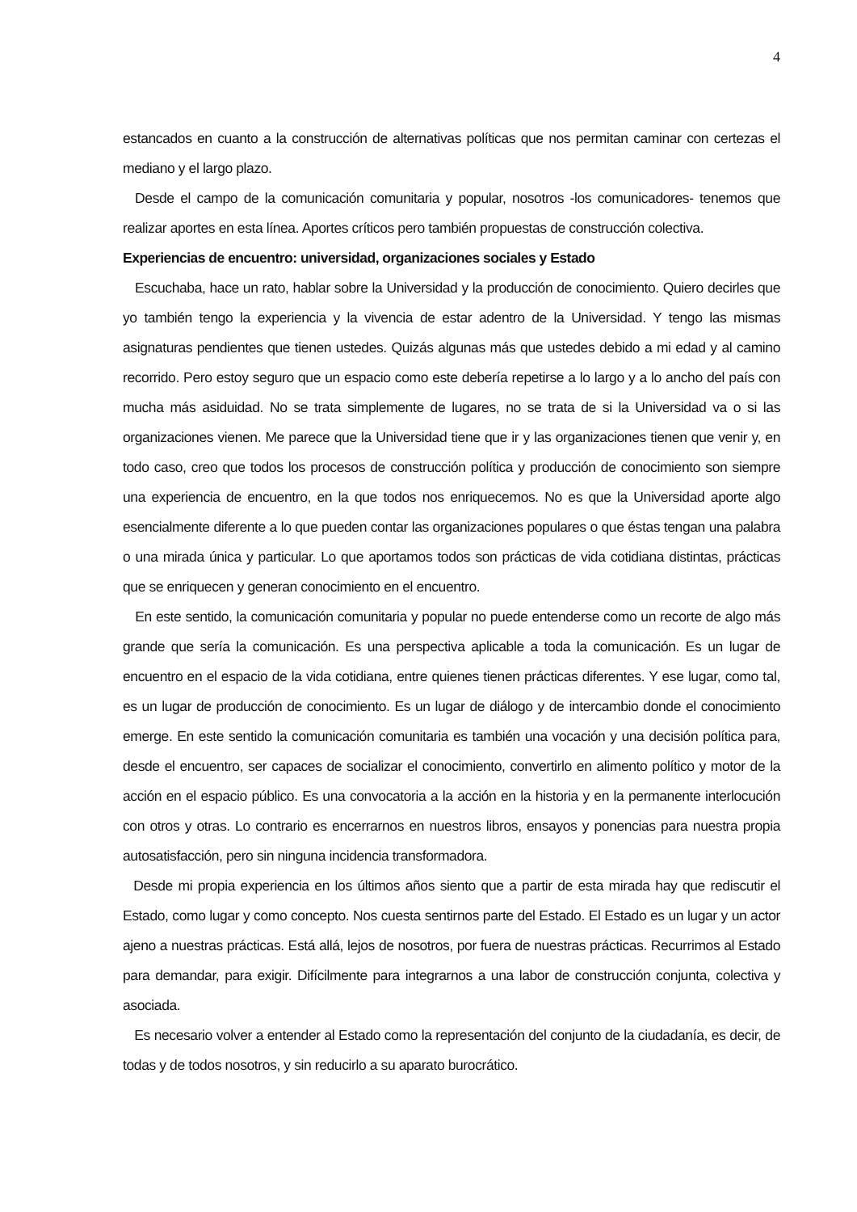4
estancados en cuanto a la construcción de alternativas políticas que nos permitan caminar con certezas el mediano y el largo plazo.
Desde el campo de la comunicación comunitaria y popular, nosotros -los comunicadores- tenemos que realizar aportes en esta línea. Aportes críticos pero también propuestas de construcción colectiva.
Experiencias de encuentro: universidad, organizaciones sociales y Estado
Escuchaba, hace un rato, hablar sobre la Universidad y la producción de conocimiento. Quiero decirles que yo también tengo la experiencia y la vivencia de estar adentro de la Universidad. Y tengo las mismas asignaturas pendientes que tienen ustedes. Quizás algunas más que ustedes debido a mi edad y al camino recorrido. Pero estoy seguro que un espacio como este debería repetirse a lo largo y a lo ancho del país con mucha más asiduidad. No se trata simplemente de lugares, no se trata de si la Universidad va o si las organizaciones vienen. Me parece que la Universidad tiene que ir y las organizaciones tienen que venir y, en todo caso, creo que todos los procesos de construcción política y producción de conocimiento son siempre una experiencia de encuentro, en la que todos nos enriquecemos. No es que la Universidad aporte algo esencialmente diferente a lo que pueden contar las organizaciones populares o que éstas tengan una palabra o una mirada única y particular. Lo que aportamos todos son prácticas de vida cotidiana distintas, prácticas que se enriquecen y generan conocimiento en el encuentro.
En este sentido, la comunicación comunitaria y popular no puede entenderse como un recorte de algo más grande que sería la comunicación. Es una perspectiva aplicable a toda la comunicación. Es un lugar de encuentro en el espacio de la vida cotidiana, entre quienes tienen prácticas diferentes. Y ese lugar, como tal, es un lugar de producción de conocimiento. Es un lugar de diálogo y de intercambio donde el conocimiento emerge. En este sentido la comunicación comunitaria es también una vocación y una decisión política para, desde el encuentro, ser capaces de socializar el conocimiento, convertirlo en alimento político y motor de la acción en el espacio público. Es una convocatoria a la acción en la historia y en la permanente interlocución con otros y otras. Lo contrario es encerrarnos en nuestros libros, ensayos y ponencias para nuestra propia autosatisfacción, pero sin ninguna incidencia transformadora.
Desde mi propia experiencia en los últimos años siento que a partir de esta mirada hay que rediscutir el Estado, como lugar y como concepto. Nos cuesta sentirnos parte del Estado. El Estado es un lugar y un actor ajeno a nuestras prácticas. Está allá, lejos de nosotros, por fuera de nuestras prácticas. Recurrimos al Estado para demandar, para exigir. Difícilmente para integrarnos a una labor de construcción conjunta, colectiva y asociada.
Es necesario volver a entender al Estado como la representación del conjunto de la ciudadanía, es decir, de todas y de todos nosotros, y sin reducirlo a su aparato burocrático.